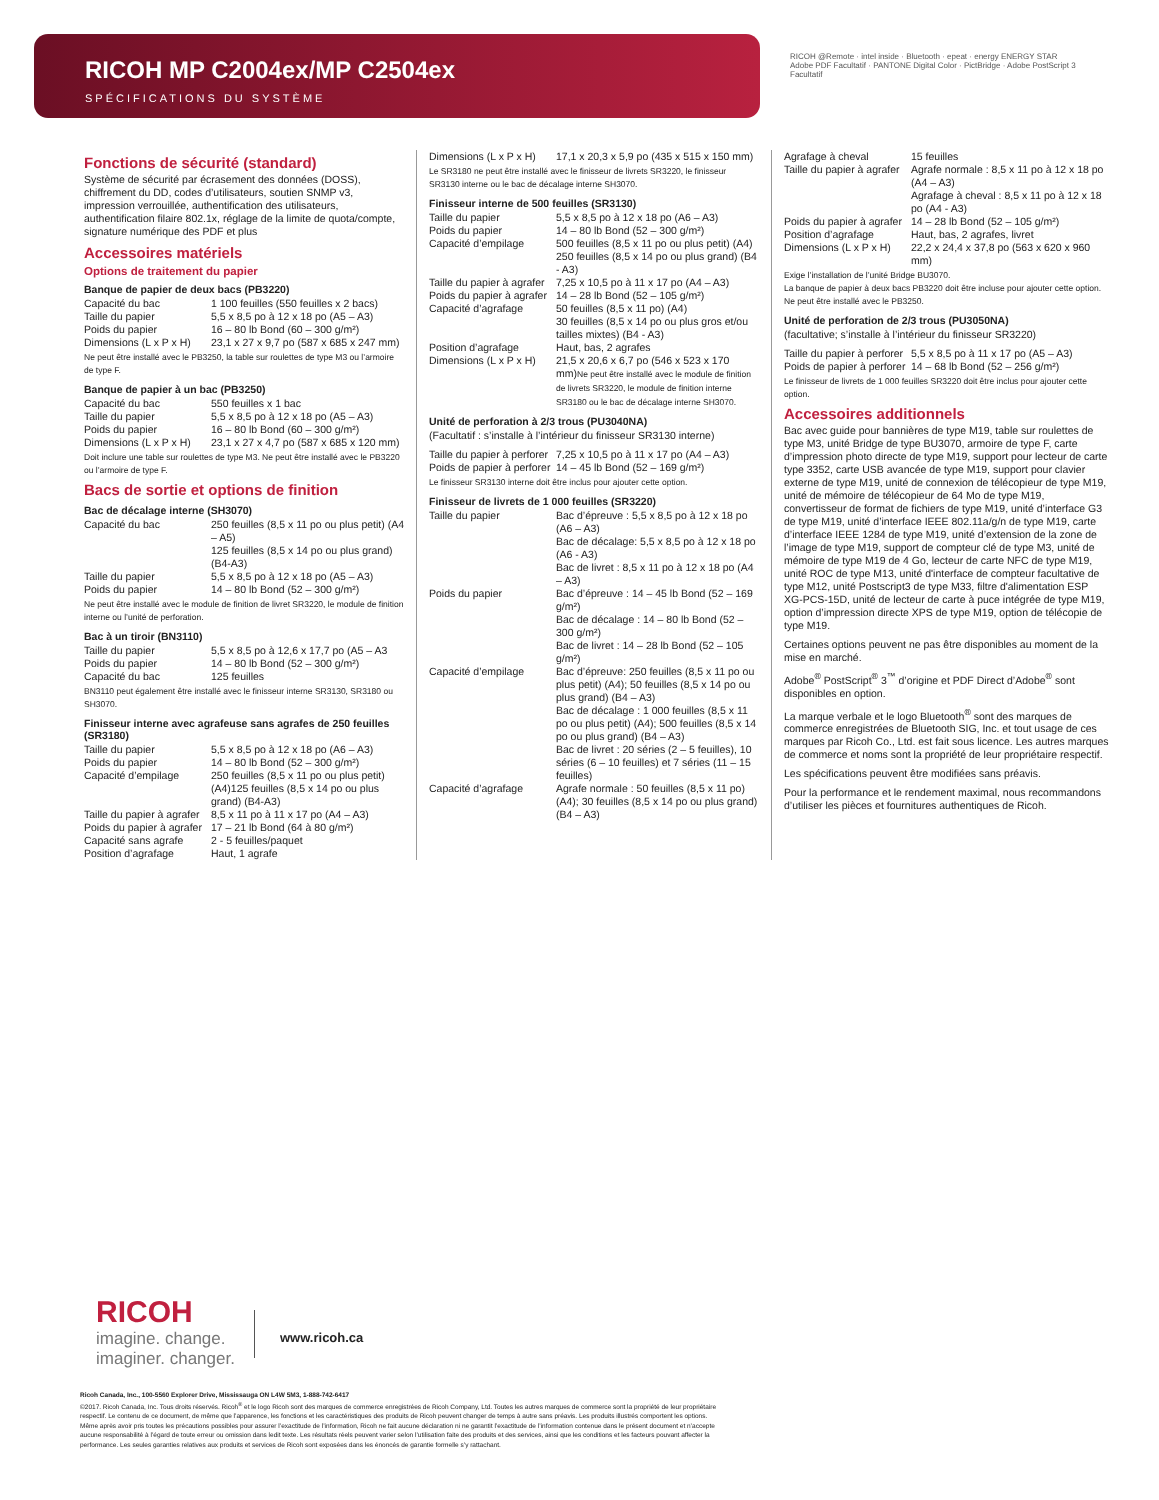RICOH MP C2004ex/MP C2504ex
SPÉCIFICATIONS DU SYSTÈME
RICOH @Remote · intel inside · Bluetooth · epeat · energy ENERGY STAR
Adobe PDF Facultatif · PANTONE Digital Color · PictBridge · Adobe PostScript 3 Facultatif
Fonctions de sécurité (standard)
Système de sécurité par écrasement des données (DOSS), chiffrement du DD, codes d’utilisateurs, soutien SNMP v3, impression verrouillée, authentification des utilisateurs, authentification filaire 802.1x, réglage de la limite de quota/compte, signature numérique des PDF et plus
Accessoires matériels
Options de traitement du papier
Banque de papier de deux bacs (PB3220)
| Capacité du bac | 1 100 feuilles (550 feuilles x 2 bacs) |
| Taille du papier | 5,5 x 8,5 po à 12 x 18 po (A5 – A3) |
| Poids du papier | 16 – 80 lb Bond (60 – 300 g/m²) |
| Dimensions (L x P x H) | 23,1 x 27 x 9,7 po (587 x 685 x 247 mm) |
Ne peut être installé avec le PB3250, la table sur roulettes de type M3 ou l’armoire de type F.
Banque de papier à un bac (PB3250)
| Capacité du bac | 550 feuilles x 1 bac |
| Taille du papier | 5,5 x 8,5 po à 12 x 18 po (A5 – A3) |
| Poids du papier | 16 – 80 lb Bond (60 – 300 g/m²) |
| Dimensions (L x P x H) | 23,1 x 27 x 4,7 po (587 x 685 x 120 mm) |
Doit inclure une table sur roulettes de type M3. Ne peut être installé avec le PB3220 ou l’armoire de type F.
Bacs de sortie et options de finition
Bac de décalage interne (SH3070)
| Capacité du bac | 250 feuilles (8,5 x 11 po ou plus petit) (A4 – A5) 125 feuilles (8,5 x 14 po ou plus grand) (B4-A3) |
| Taille du papier | 5,5 x 8,5 po à 12 x 18 po (A5 – A3) |
| Poids du papier | 14 – 80 lb Bond (52 – 300 g/m²) |
Ne peut être installé avec le module de finition de livret SR3220, le module de finition interne ou l’unité de perforation.
Bac à un tiroir (BN3110)
| Taille du papier | 5,5 x 8,5 po à 12,6 x 17,7 po (A5 – A3 |
| Poids du papier | 14 – 80 lb Bond (52 – 300 g/m²) |
| Capacité du bac | 125 feuilles |
BN3110 peut également être installé avec le finisseur interne SR3130, SR3180 ou SH3070.
Finisseur interne avec agrafeuse sans agrafes de 250 feuilles (SR3180)
| Taille du papier | 5,5 x 8,5 po à 12 x 18 po (A6 – A3) |
| Poids du papier | 14 – 80 lb Bond (52 – 300 g/m²) |
| Capacité d’empilage | 250 feuilles (8,5 x 11 po ou plus petit) (A4)125 feuilles (8,5 x 14 po ou plus grand) (B4-A3) |
| Taille du papier à agrafer | 8,5 x 11 po à 11 x 17 po (A4 – A3) |
| Poids du papier à agrafer | 17 – 21 lb Bond (64 à 80 g/m²) |
| Capacité sans agrafe | 2 - 5 feuilles/paquet |
| Position d’agrafage | Haut, 1 agrafe |
| Dimensions (L x P x H) | 17,1 x 20,3 x 5,9 po (435 x 515 x 150 mm) |
Le SR3180 ne peut être installé avec le finisseur de livrets SR3220, le finisseur SR3130 interne ou le bac de décalage interne SH3070.
Finisseur interne de 500 feuilles (SR3130)
| Taille du papier | 5,5 x 8,5 po à 12 x 18 po (A6 – A3) |
| Poids du papier | 14 – 80 lb Bond (52 – 300 g/m²) |
| Capacité d’empilage | 500 feuilles (8,5 x 11 po ou plus petit) (A4) 250 feuilles (8,5 x 14 po ou plus grand) (B4 - A3) |
| Taille du papier à agrafer | 7,25 x 10,5 po à 11 x 17 po (A4 – A3) |
| Poids du papier à agrafer | 14 – 28 lb Bond (52 – 105 g/m²) |
| Capacité d’agrafage | 50 feuilles (8,5 x 11 po) (A4) 30 feuilles (8,5 x 14 po ou plus gros et/ou tailles mixtes) (B4 - A3) |
| Position d’agrafage | Haut, bas, 2 agrafes |
| Dimensions (L x P x H) | 21,5 x 20,6 x 6,7 po (546 x 523 x 170 mm) Ne peut être installé avec le module de finition de livrets SR3220, le module de finition interne SR3180 ou le bac de décalage interne SH3070. |
Unité de perforation à 2/3 trous (PU3040NA)
(Facultatif : s’installe à l’intérieur du finisseur SR3130 interne)
| Taille du papier à perforer | 7,25 x 10,5 po à 11 x 17 po (A4 – A3) |
| Poids de papier à perforer | 14 – 45 lb Bond (52 – 169 g/m²) |
Le finisseur SR3130 interne doit être inclus pour ajouter cette option.
Finisseur de livrets de 1 000 feuilles (SR3220)
| Taille du papier | Bac d’épreuve : 5,5 x 8,5 po à 12 x 18 po (A6 – A3) Bac de décalage: 5,5 x 8,5 po à 12 x 18 po (A6 - A3) Bac de livret : 8,5 x 11 po à 12 x 18 po (A4 – A3) |
| Poids du papier | Bac d’épreuve : 14 – 45 lb Bond (52 – 169 g/m²) Bac de décalage : 14 – 80 lb Bond (52 – 300 g/m²) Bac de livret : 14 – 28 lb Bond (52 – 105 g/m²) |
| Capacité d’empilage | Bac d’épreuve: 250 feuilles (8,5 x 11 po ou plus petit) (A4); 50 feuilles (8,5 x 14 po ou plus grand) (B4 – A3) Bac de décalage : 1 000 feuilles (8,5 x 11 po ou plus petit) (A4); 500 feuilles (8,5 x 14 po ou plus grand) (B4 – A3) Bac de livret : 20 séries (2 – 5 feuilles), 10 séries (6 – 10 feuilles) et 7 séries (11 – 15 feuilles) |
| Capacité d’agrafage | Agrafe normale : 50 feuilles (8,5 x 11 po) (A4); 30 feuilles (8,5 x 14 po ou plus grand) (B4 – A3) |
| Agrafage à cheval | 15 feuilles |
| Taille du papier à agrafer | Agrafe normale : 8,5 x 11 po à 12 x 18 po (A4 – A3) Agrafage à cheval : 8,5 x 11 po à 12 x 18 po (A4 - A3) |
| Poids du papier à agrafer | 14 – 28 lb Bond (52 – 105 g/m²) |
| Position d’agrafage | Haut, bas, 2 agrafes, livret |
| Dimensions (L x P x H) | 22,2 x 24,4 x 37,8 po (563 x 620 x 960 mm) |
Exige l’installation de l’unité Bridge BU3070.
La banque de papier à deux bacs PB3220 doit être incluse pour ajouter cette option.
Ne peut être installé avec le PB3250.
Unité de perforation de 2/3 trous (PU3050NA)
(facultative; s’installe à l’intérieur du finisseur SR3220)
| Taille du papier à perforer | 5,5 x 8,5 po à 11 x 17 po (A5 – A3) |
| Poids de papier à perforer | 14 – 68 lb Bond (52 – 256 g/m²) |
Le finisseur de livrets de 1 000 feuilles SR3220 doit être inclus pour ajouter cette option.
Accessoires additionnels
Bac avec guide pour bannières de type M19, table sur roulettes de type M3, unité Bridge de type BU3070, armoire de type F, carte d’impression photo directe de type M19, support pour lecteur de carte type 3352, carte USB avancée de type M19, support pour clavier externe de type M19, unité de connexion de télécopieur de type M19, unité de mémoire de télécopieur de 64 Mo de type M19, convertisseur de format de fichiers de type M19, unité d’interface G3 de type M19, unité d’interface IEEE 802.11a/g/n de type M19, carte d’interface IEEE 1284 de type M19, unité d’extension de la zone de l’image de type M19, support de compteur clé de type M3, unité de mémoire de type M19 de 4 Go, lecteur de carte NFC de type M19, unité ROC de type M13, unité d'interface de compteur facultative de type M12, unité Postscript3 de type M33, filtre d'alimentation ESP XG-PCS-15D, unité de lecteur de carte à puce intégrée de type M19, option d’impression directe XPS de type M19, option de télécopie de type M19.
Certaines options peuvent ne pas être disponibles au moment de la mise en marché.
Adobe<sup>®</sup> PostScript<sup>®</sup> 3<sup>™</sup> d’origine et PDF Direct d’Adobe<sup>®</sup> sont disponibles en option.
La marque verbale et le logo Bluetooth<sup>®</sup> sont des marques de commerce enregistrées de Bluetooth SIG, Inc. et tout usage de ces marques par Ricoh Co., Ltd. est fait sous licence. Les autres marques de commerce et noms sont la propriété de leur propriétaire respectif.
Les spécifications peuvent être modifiées sans préavis.
Pour la performance et le rendement maximal, nous recommandons d’utiliser les pièces et fournitures authentiques de Ricoh.
RICOH
imagine. change.
imaginer. changer.
www.ricoh.ca
Ricoh Canada, Inc., 100-5560 Explorer Drive, Mississauga ON L4W 5M3, 1-888-742-6417
©2017. Ricoh Canada, Inc. Tous droits réservés. Ricoh<sup>®</sup> et le logo Ricoh sont des marques de commerce enregistrées de Ricoh Company, Ltd. Toutes les autres marques de commerce sont la propriété de leur propriétaire respectif. Le contenu de ce document, de même que l’apparence, les fonctions et les caractéristiques des produits de Ricoh peuvent changer de temps à autre sans préavis. Les produits illustrés comportent les options. Même après avoir pris toutes les précautions possibles pour assurer l’exactitude de l’information, Ricoh ne fait aucune déclaration ni ne garantit l’exactitude de l’information contenue dans le présent document et n’accepte aucune responsabilité à l’égard de toute erreur ou omission dans ledit texte. Les résultats réels peuvent varier selon l’utilisation faite des produits et des services, ainsi que les conditions et les facteurs pouvant affecter la performance. Les seules garanties relatives aux produits et services de Ricoh sont exposées dans les énoncés de garantie formelle s’y rattachant.